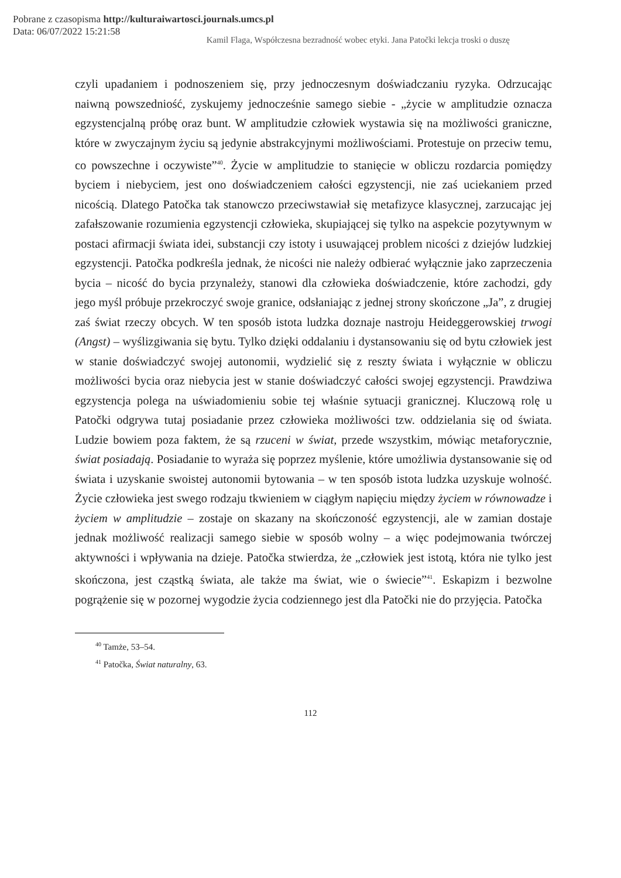Pobrane z czasopisma http://kulturaiwartosci.journals.umcs.pl
Data: 06/07/2022 15:21:58
Kamil Flaga, Współczesna bezradność wobec etyki. Jana Patočki lekcja troski o duszę
czyli upadaniem i podnoszeniem się, przy jednoczesnym doświadczaniu ryzyka. Odrzucając naiwną powszedniość, zyskujemy jednocześnie samego siebie - „życie w amplitudzie oznacza egzystencjalną próbę oraz bunt. W amplitudzie człowiek wystawia się na możliwości graniczne, które w zwyczajnym życiu są jedynie abs­trakcyjnymi możliwościami. Protestuje on przeciw temu, co powszechne i oczy­wiste”<sup>40</sup>. Życie w amplitudzie to stanięcie w obliczu rozdarcia pomiędzy byciem i niebyciem, jest ono doświadczeniem całości egzystencji, nie zaś uciekaniem przed nicością. Dlatego Patočka tak stanowczo przeciwstawiał się metafizyce kla­sycznej, zarzucając jej zafałszowanie rozumienia egzystencji człowieka, skupiającej się tylko na aspekcie pozytywnym w postaci afirmacji świata idei, substancji czy istoty i usuwającej problem nicości z dziejów ludzkiej egzystencji. Patočka pod­kreśla jednak, że nicości nie należy odbierać wyłącznie jako zaprzeczenia bycia – nicość do bycia przynależy, stanowi dla człowieka doświadczenie, które zacho­dzi, gdy jego myśl próbuje przekroczyć swoje granice, odsłaniając z jednej strony skończone „Ja”, z drugiej zaś świat rzeczy obcych. W ten sposób istota ludzka do­znaje nastroju Heideggerowskiej trwogi (Angst) – wyślizgiwania się bytu. Tylko dzięki oddalaniu i dystansowaniu się od bytu człowiek jest w stanie doświadczyć swojej autonomii, wydzielić się z reszty świata i wyłącznie w obliczu możliwości bycia oraz niebycia jest w stanie doświadczyć całości swojej egzystencji. Prawdziwa egzystencja polega na uświadomieniu sobie tej właśnie sytuacji granicznej. Klu­czową rolę u Patočki odgrywa tutaj posiadanie przez człowieka możliwości tzw. oddzielania się od świata. Ludzie bowiem poza faktem, że są rzuceni w świat, przede wszystkim, mówiąc metaforycznie, świat posiadają. Posiadanie to wyraża się poprzez myślenie, które umożliwia dystansowanie się od świata i uzyskanie swoistej autonomii bytowania – w ten sposób istota ludzka uzyskuje wolność. Ży­cie człowieka jest swego rodzaju tkwieniem w ciągłym napięciu między życiem w równowadze i życiem w amplitudzie – zostaje on skazany na skończoność egzy­stencji, ale w zamian dostaje jednak możliwość realizacji samego siebie w sposób wolny – a więc podejmowania twórczej aktywności i wpływania na dzieje. Patočka stwierdza, że „człowiek jest istotą, która nie tylko jest skończona, jest cząstką świata, ale także ma świat, wie o świecie”<sup>41</sup>. Eskapizm i bezwolne pogrążenie się w pozornej wygodzie życia codziennego jest dla Patočki nie do przyjęcia. Patočka
<sup>40</sup> Tamże, 53–54.
<sup>41</sup> Patočka, Świat naturalny, 63.
112